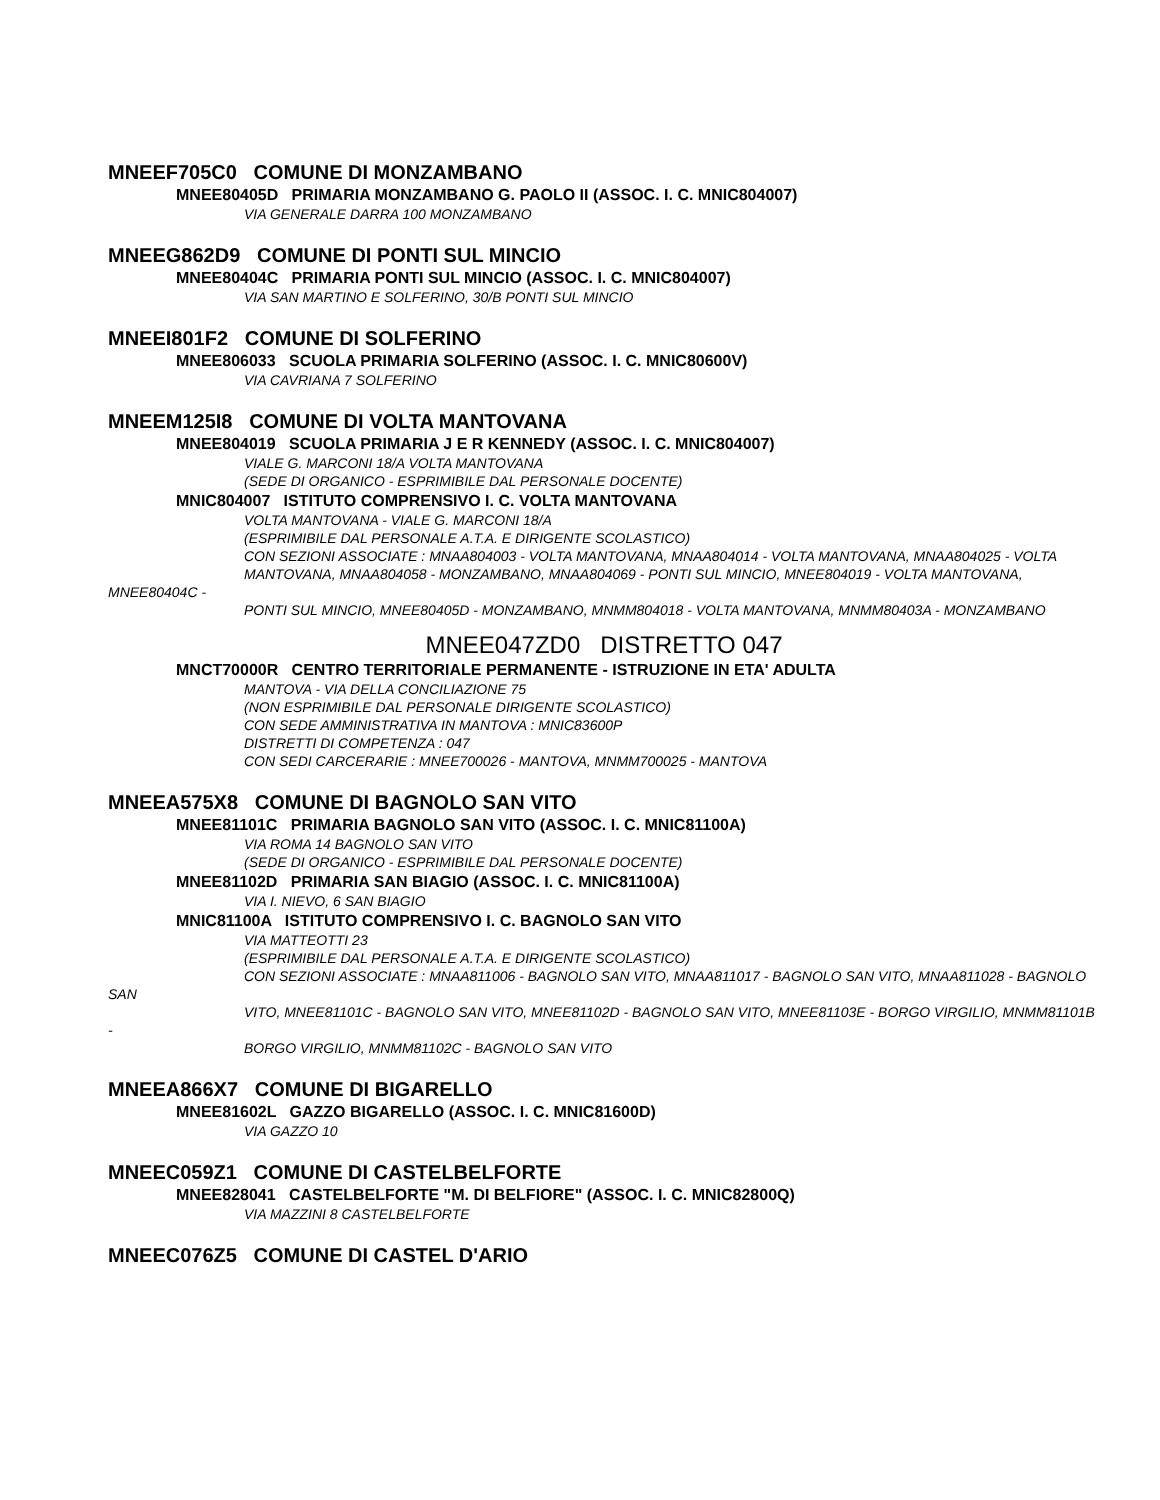MNEEF705C0 COMUNE DI MONZAMBANO
MNEE80405D PRIMARIA MONZAMBANO G. PAOLO II (ASSOC. I. C. MNIC804007)
VIA GENERALE DARRA 100 MONZAMBANO
MNEEG862D9 COMUNE DI PONTI SUL MINCIO
MNEE80404C PRIMARIA PONTI SUL MINCIO (ASSOC. I. C. MNIC804007)
VIA SAN MARTINO E SOLFERINO, 30/B PONTI SUL MINCIO
MNEEI801F2 COMUNE DI SOLFERINO
MNEE806033 SCUOLA PRIMARIA SOLFERINO (ASSOC. I. C. MNIC80600V)
VIA CAVRIANA 7 SOLFERINO
MNEEM125I8 COMUNE DI VOLTA MANTOVANA
MNEE804019 SCUOLA PRIMARIA J E R KENNEDY (ASSOC. I. C. MNIC804007)
VIALE G. MARCONI 18/A VOLTA MANTOVANA
(SEDE DI ORGANICO - ESPRIMIBILE DAL PERSONALE DOCENTE)
MNIC804007 ISTITUTO COMPRENSIVO I. C. VOLTA MANTOVANA
VOLTA MANTOVANA - VIALE G. MARCONI 18/A
(ESPRIMIBILE DAL PERSONALE A.T.A. E DIRIGENTE SCOLASTICO)
CON SEZIONI ASSOCIATE : MNAA804003 - VOLTA MANTOVANA, MNAA804014 - VOLTA MANTOVANA, MNAA804025 - VOLTA
MANTOVANA, MNAA804058 - MONZAMBANO, MNAA804069 - PONTI SUL MINCIO, MNEE804019 - VOLTA MANTOVANA, MNEE80404C -
PONTI SUL MINCIO, MNEE80405D - MONZAMBANO, MNMM804018 - VOLTA MANTOVANA, MNMM80403A - MONZAMBANO
MNEE047ZD0 DISTRETTO 047
MNCT70000R CENTRO TERRITORIALE PERMANENTE - ISTRUZIONE IN ETA' ADULTA
MANTOVA - VIA DELLA CONCILIAZIONE 75
(NON ESPRIMIBILE DAL PERSONALE DIRIGENTE SCOLASTICO)
CON SEDE AMMINISTRATIVA IN MANTOVA : MNIC83600P
DISTRETTI DI COMPETENZA : 047
CON SEDI CARCERARIE : MNEE700026 - MANTOVA, MNMM700025 - MANTOVA
MNEEA575X8 COMUNE DI BAGNOLO SAN VITO
MNEE81101C PRIMARIA BAGNOLO SAN VITO (ASSOC. I. C. MNIC81100A)
VIA ROMA 14 BAGNOLO SAN VITO
(SEDE DI ORGANICO - ESPRIMIBILE DAL PERSONALE DOCENTE)
MNEE81102D PRIMARIA SAN BIAGIO (ASSOC. I. C. MNIC81100A)
VIA I. NIEVO, 6 SAN BIAGIO
MNIC81100A ISTITUTO COMPRENSIVO I. C. BAGNOLO SAN VITO
VIA MATTEOTTI 23
(ESPRIMIBILE DAL PERSONALE A.T.A. E DIRIGENTE SCOLASTICO)
CON SEZIONI ASSOCIATE : MNAA811006 - BAGNOLO SAN VITO, MNAA811017 - BAGNOLO SAN VITO, MNAA811028 - BAGNOLO SAN
VITO, MNEE81101C - BAGNOLO SAN VITO, MNEE81102D - BAGNOLO SAN VITO, MNEE81103E - BORGO VIRGILIO, MNMM81101B -
BORGO VIRGILIO, MNMM81102C - BAGNOLO SAN VITO
MNEEA866X7 COMUNE DI BIGARELLO
MNEE81602L GAZZO BIGARELLO (ASSOC. I. C. MNIC81600D)
VIA GAZZO 10
MNEEC059Z1 COMUNE DI CASTELBELFORTE
MNEE828041 CASTELBELFORTE "M. DI BELFIORE" (ASSOC. I. C. MNIC82800Q)
VIA MAZZINI 8 CASTELBELFORTE
MNEEC076Z5 COMUNE DI CASTEL D'ARIO